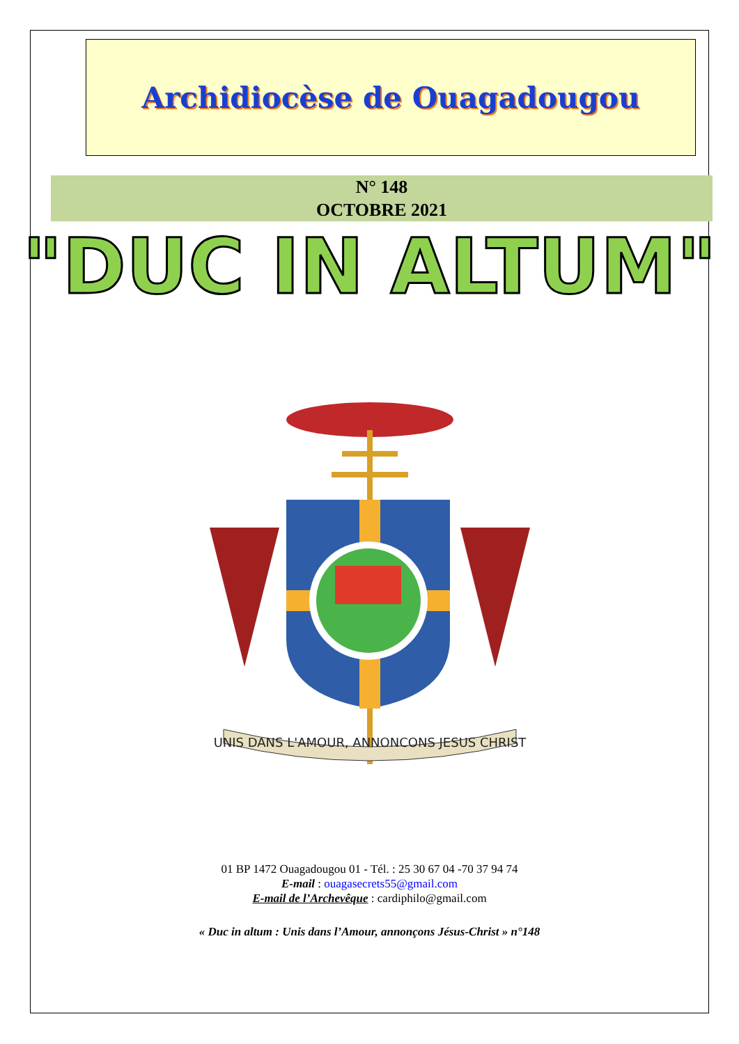Archidiocèse de Ouagadougou
N° 148
OCTOBRE 2021
"DUC IN ALTUM"
UNIS DANS L'AMOUR, ANNONCONS JESUS CHRIST
01 BP 1472 Ouagadougou 01 - Tél. : 25 30 67 04 -70 37 94 74
E-mail : ouagasecrets55@gmail.com
E-mail de l’Archevêque : cardiphilo@gmail.com
« Duc in altum : Unis dans l’Amour, annonçons Jésus-Christ » n°148